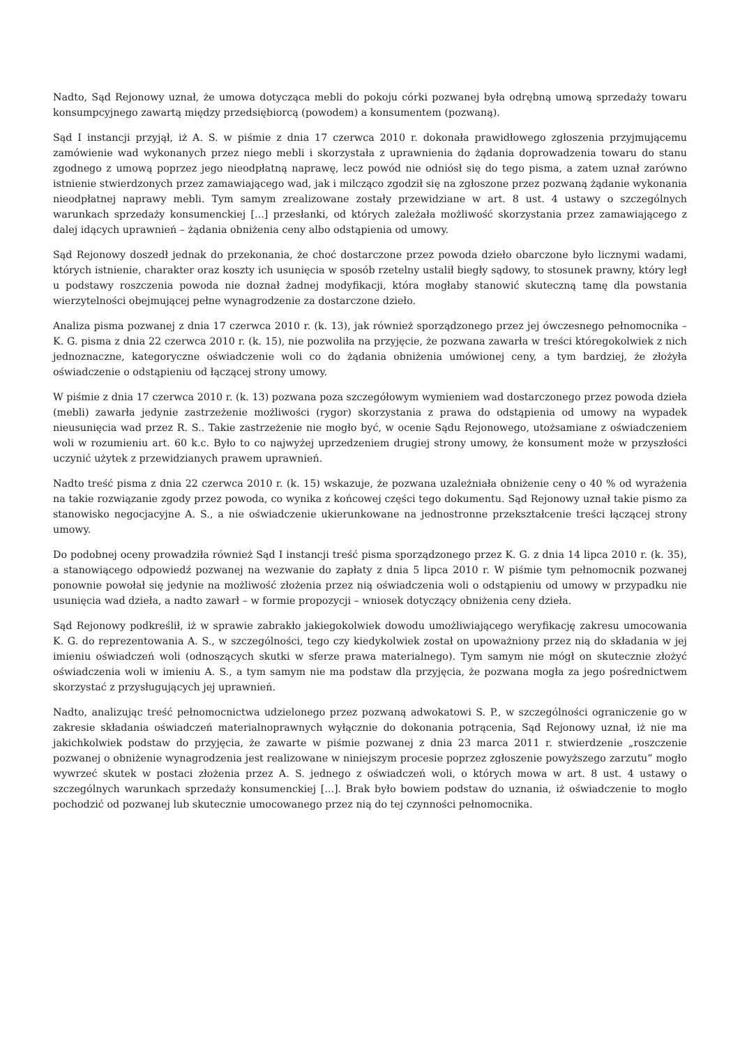Nadto, Sąd Rejonowy uznał, że umowa dotycząca mebli do pokoju córki pozwanej była odrębną umową sprzedaży towaru konsumpcyjnego zawartą między przedsiębiorcą (powodem) a konsumentem (pozwaną).
Sąd I instancji przyjął, iż A. S. w piśmie z dnia 17 czerwca 2010 r. dokonała prawidłowego zgłoszenia przyjmującemu zamówienie wad wykonanych przez niego mebli i skorzystała z uprawnienia do żądania doprowadzenia towaru do stanu zgodnego z umową poprzez jego nieodpłatną naprawę, lecz powód nie odniósł się do tego pisma, a zatem uznał zarówno istnienie stwierdzonych przez zamawiającego wad, jak i milcząco zgodził się na zgłoszone przez pozwaną żądanie wykonania nieodpłatnej naprawy mebli. Tym samym zrealizowane zostały przewidziane w art. 8 ust. 4 ustawy o szczególnych warunkach sprzedaży konsumenckiej [...] przesłanki, od których zależała możliwość skorzystania przez zamawiającego z dalej idących uprawnień – żądania obniżenia ceny albo odstąpienia od umowy.
Sąd Rejonowy doszedł jednak do przekonania, że choć dostarczone przez powoda dzieło obarczone było licznymi wadami, których istnienie, charakter oraz koszty ich usunięcia w sposób rzetelny ustalił biegły sądowy, to stosunek prawny, który legł u podstawy roszczenia powoda nie doznał żadnej modyfikacji, która mogłaby stanowić skuteczną tamę dla powstania wierzytelności obejmującej pełne wynagrodzenie za dostarczone dzieło.
Analiza pisma pozwanej z dnia 17 czerwca 2010 r. (k. 13), jak również sporządzonego przez jej ówczesnego pełnomocnika – K. G. pisma z dnia 22 czerwca 2010 r. (k. 15), nie pozwoliła na przyjęcie, że pozwana zawarła w treści któregokolwiek z nich jednoznaczne, kategoryczne oświadczenie woli co do żądania obniżenia umówionej ceny, a tym bardziej, że złożyła oświadczenie o odstąpieniu od łączącej strony umowy.
W piśmie z dnia 17 czerwca 2010 r. (k. 13) pozwana poza szczegółowym wymieniem wad dostarczonego przez powoda dzieła (mebli) zawarła jedynie zastrzeżenie możliwości (rygor) skorzystania z prawa do odstąpienia od umowy na wypadek nieusunięcia wad przez R. S.. Takie zastrzeżenie nie mogło być, w ocenie Sądu Rejonowego, utożsamiane z oświadczeniem woli w rozumieniu art. 60 k.c. Było to co najwyżej uprzedzeniem drugiej strony umowy, że konsument może w przyszłości uczynić użytek z przewidzianych prawem uprawnień.
Nadto treść pisma z dnia 22 czerwca 2010 r. (k. 15) wskazuje, że pozwana uzależniała obniżenie ceny o 40 % od wyrażenia na takie rozwiązanie zgody przez powoda, co wynika z końcowej części tego dokumentu. Sąd Rejonowy uznał takie pismo za stanowisko negocjacyjne A. S., a nie oświadczenie ukierunkowane na jednostronne przekształcenie treści łączącej strony umowy.
Do podobnej oceny prowadziła również Sąd I instancji treść pisma sporządzonego przez K. G. z dnia 14 lipca 2010 r. (k. 35), a stanowiącego odpowiedź pozwanej na wezwanie do zapłaty z dnia 5 lipca 2010 r. W piśmie tym pełnomocnik pozwanej ponownie powołał się jedynie na możliwość złożenia przez nią oświadczenia woli o odstąpieniu od umowy w przypadku nie usunięcia wad dzieła, a nadto zawarł – w formie propozycji – wniosek dotyczący obniżenia ceny dzieła.
Sąd Rejonowy podkreślił, iż w sprawie zabrakło jakiegokolwiek dowodu umożliwiającego weryfikację zakresu umocowania K. G. do reprezentowania A. S., w szczególności, tego czy kiedykolwiek został on upoważniony przez nią do składania w jej imieniu oświadczeń woli (odnoszących skutki w sferze prawa materialnego). Tym samym nie mógł on skutecznie złożyć oświadczenia woli w imieniu A. S., a tym samym nie ma podstaw dla przyjęcia, że pozwana mogła za jego pośrednictwem skorzystać z przysługujących jej uprawnień.
Nadto, analizując treść pełnomocnictwa udzielonego przez pozwaną adwokatowi S. P., w szczególności ograniczenie go w zakresie składania oświadczeń materialnoprawnych wyłącznie do dokonania potrącenia, Sąd Rejonowy uznał, iż nie ma jakichkolwiek podstaw do przyjęcia, że zawarte w piśmie pozwanej z dnia 23 marca 2011 r. stwierdzenie „roszczenie pozwanej o obniżenie wynagrodzenia jest realizowane w niniejszym procesie poprzez zgłoszenie powyższego zarzutu” mogło wywrzeć skutek w postaci złożenia przez A. S. jednego z oświadczeń woli, o których mowa w art. 8 ust. 4 ustawy o szczególnych warunkach sprzedaży konsumenckiej [...]. Brak było bowiem podstaw do uznania, iż oświadczenie to mogło pochodzić od pozwanej lub skutecznie umocowanego przez nią do tej czynności pełnomocnika.